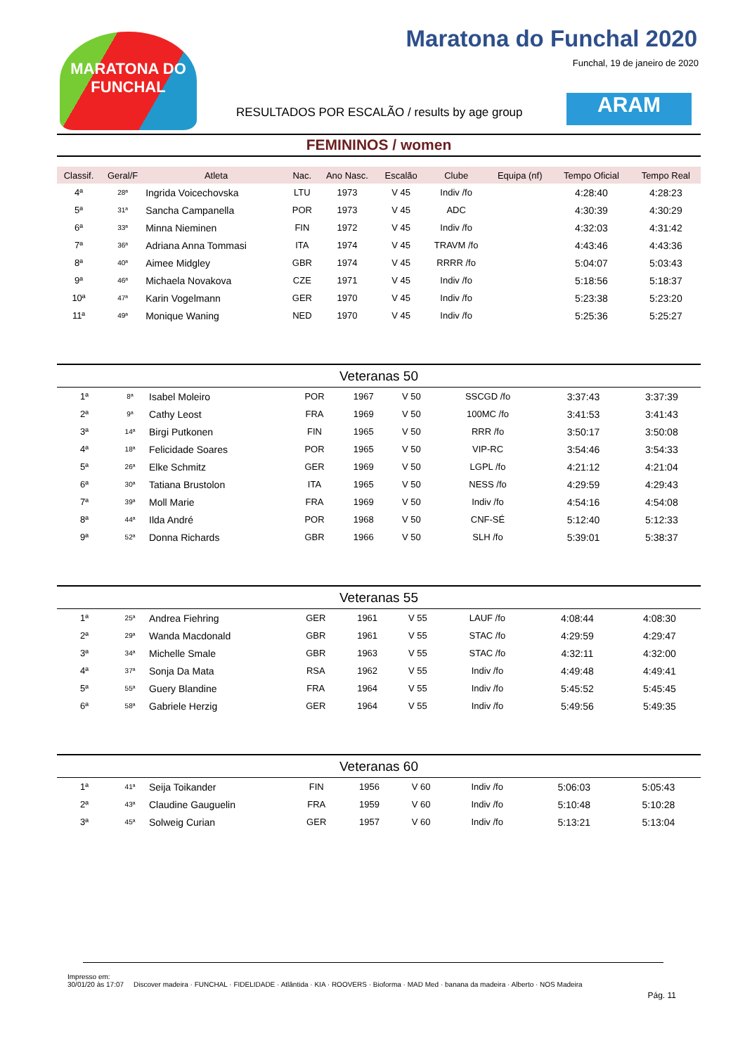MARATONA DO FUNCHAL
Maratona do Funchal 2020
Funchal, 19 de janeiro de 2020
RESULTADOS POR ESCALÃO / results by age group
ARAM
FEMININOS / women
| Classif. | Geral/F | Atleta | Nac. | Ano Nasc. | Escalão | Clube | Equipa (nf) | Tempo Oficial | Tempo Real |
| --- | --- | --- | --- | --- | --- | --- | --- | --- | --- |
| 4ª | 28ª | Ingrida Voicechovska | LTU | 1973 | V 45 | Indiv /fo | | 4:28:40 | 4:28:23 |
| 5ª | 31ª | Sancha Campanella | POR | 1973 | V 45 | ADC | | 4:30:39 | 4:30:29 |
| 6ª | 33ª | Minna Nieminen | FIN | 1972 | V 45 | Indiv /fo | | 4:32:03 | 4:31:42 |
| 7ª | 36ª | Adriana Anna Tommasi | ITA | 1974 | V 45 | TRAVM /fo | | 4:43:46 | 4:43:36 |
| 8ª | 40ª | Aimee Midgley | GBR | 1974 | V 45 | RRRR /fo | | 5:04:07 | 5:03:43 |
| 9ª | 46ª | Michaela Novakova | CZE | 1971 | V 45 | Indiv /fo | | 5:18:56 | 5:18:37 |
| 10ª | 47ª | Karin Vogelmann | GER | 1970 | V 45 | Indiv /fo | | 5:23:38 | 5:23:20 |
| 11ª | 49ª | Monique Waning | NED | 1970 | V 45 | Indiv /fo | | 5:25:36 | 5:25:27 |
Veteranas 50
| 1ª | 8ª | Isabel Moleiro | POR | 1967 | V 50 | SSCGD /fo | | 3:37:43 | 3:37:39 |
| 2ª | 9ª | Cathy Leost | FRA | 1969 | V 50 | 100MC /fo | | 3:41:53 | 3:41:43 |
| 3ª | 14ª | Birgi Putkonen | FIN | 1965 | V 50 | RRR /fo | | 3:50:17 | 3:50:08 |
| 4ª | 18ª | Felicidade Soares | POR | 1965 | V 50 | VIP-RC | | 3:54:46 | 3:54:33 |
| 5ª | 26ª | Elke Schmitz | GER | 1969 | V 50 | LGPL /fo | | 4:21:12 | 4:21:04 |
| 6ª | 30ª | Tatiana Brustolon | ITA | 1965 | V 50 | NESS /fo | | 4:29:59 | 4:29:43 |
| 7ª | 39ª | Moll Marie | FRA | 1969 | V 50 | Indiv /fo | | 4:54:16 | 4:54:08 |
| 8ª | 44ª | Ilda André | POR | 1968 | V 50 | CNF-SÉ | | 5:12:40 | 5:12:33 |
| 9ª | 52ª | Donna Richards | GBR | 1966 | V 50 | SLH /fo | | 5:39:01 | 5:38:37 |
Veteranas 55
| 1ª | 25ª | Andrea Fiehring | GER | 1961 | V 55 | LAUF /fo | | 4:08:44 | 4:08:30 |
| 2ª | 29ª | Wanda Macdonald | GBR | 1961 | V 55 | STAC /fo | | 4:29:59 | 4:29:47 |
| 3ª | 34ª | Michelle Smale | GBR | 1963 | V 55 | STAC /fo | | 4:32:11 | 4:32:00 |
| 4ª | 37ª | Sonja Da Mata | RSA | 1962 | V 55 | Indiv /fo | | 4:49:48 | 4:49:41 |
| 5ª | 55ª | Guery Blandine | FRA | 1964 | V 55 | Indiv /fo | | 5:45:52 | 5:45:45 |
| 6ª | 58ª | Gabriele Herzig | GER | 1964 | V 55 | Indiv /fo | | 5:49:56 | 5:49:35 |
Veteranas 60
| 1ª | 41ª | Seija Toikander | FIN | 1956 | V 60 | Indiv /fo | | 5:06:03 | 5:05:43 |
| 2ª | 43ª | Claudine Gauguelin | FRA | 1959 | V 60 | Indiv /fo | | 5:10:48 | 5:10:28 |
| 3ª | 45ª | Solweig Curian | GER | 1957 | V 60 | Indiv /fo | | 5:13:21 | 5:13:04 |
Impresso em:
30/01/20 às 17:07 Discover madeira · FUNCHAL · FIDELIDADE · Atlântida · KIA · ROOVERS · Bioforma · MAD Med · banana da madeira · Alberto · NOS Madeira
Pág. 11